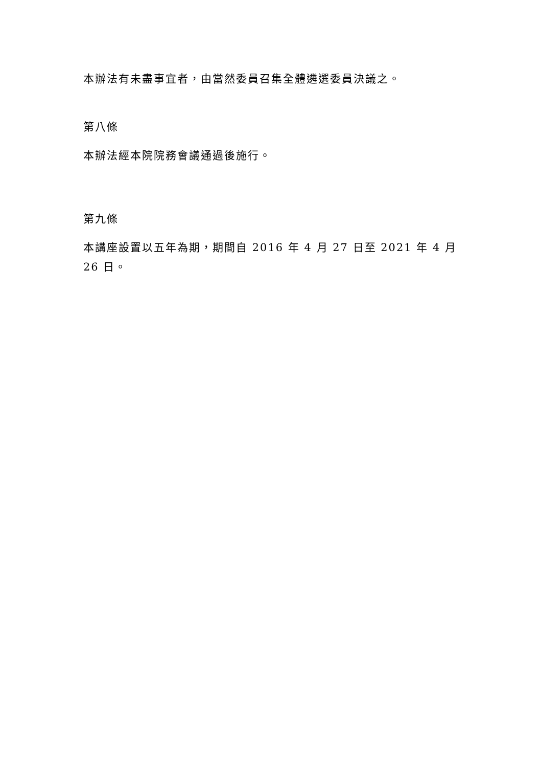本辦法有未盡事宜者，由當然委員召集全體遴選委員決議之。
第八條
本辦法經本院院務會議通過後施行。
第九條
本講座設置以五年為期，期間自 2016 年 4 月 27 日至 2021 年 4 月 26 日。